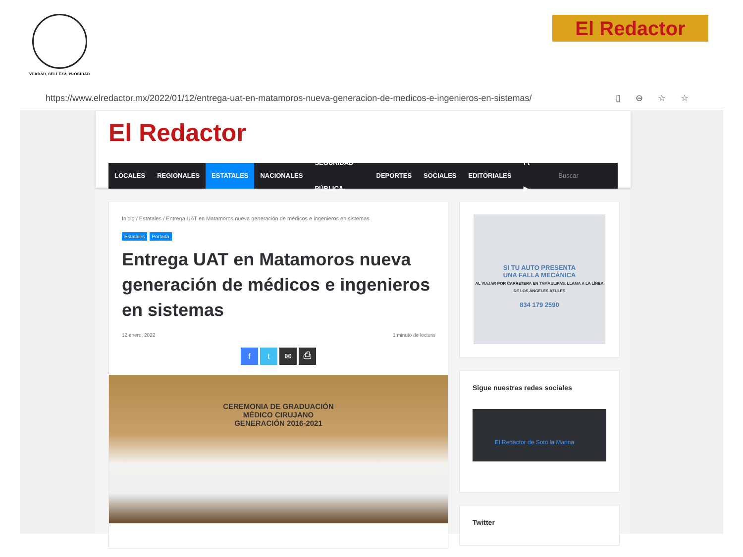VERDAD, BELLEZA, PROBIDAD El Redactor
https://www.elredactor.mx/2022/01/12/entrega-uat-en-matamoros-nueva-generacion-de-medicos-e-ingenieros-en-sistemas/ ▯⊖☆☆
El Redactor
LOCALES REGIONALES ESTATALES NACIONALES SEGURIDAD PÚBLICA DEPORTES SOCIALES EDITORIALES f t ▶ Buscar
Inicio / Estatales / Entrega UAT en Matamoros nueva generación de médicos e ingenieros en sistemas
Estatales Portada
Entrega UAT en Matamoros nueva generación de médicos e ingenieros en sistemas
12 enero, 2022 1 minuto de lectura
ft ✉ ⎙
CEREMONIA DE GRADUACIÓN
MÉDICO CIRUJANO
GENERACIÓN 2016-2021
SI TU AUTO PRESENTA
UNA FALLA MECÁNICA
AL VIAJAR POR CARRETERA EN TAMAULIPAS, LLAMA A LA LÍNEA DE LOS ÁNGELES AZULES
834 179 2590
Sigue nuestras redes sociales
El Redactor de Soto la Marina
Twitter